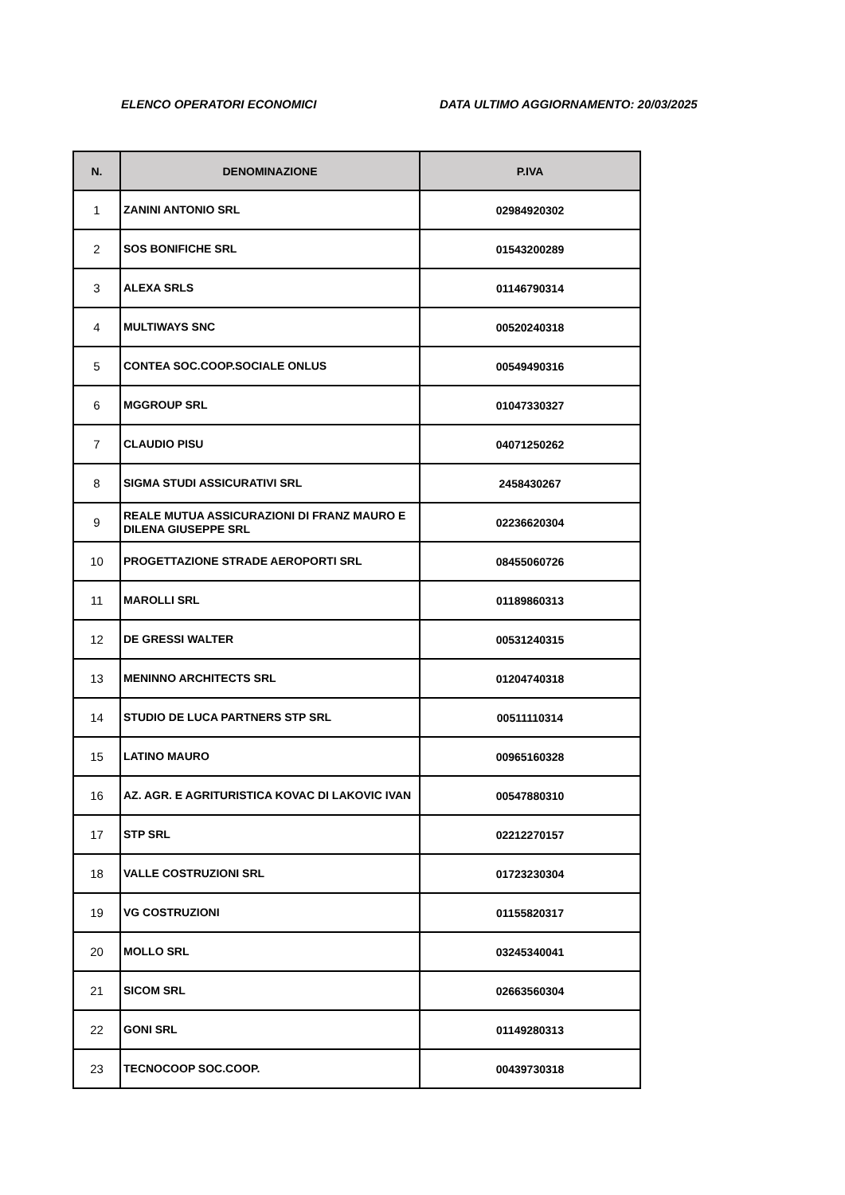ELENCO OPERATORI ECONOMICI DATA ULTIMO AGGIORNAMENTO: 20/03/2025
| N. | DENOMINAZIONE | P.IVA |
| --- | --- | --- |
| 1 | ZANINI ANTONIO SRL | 02984920302 |
| 2 | SOS BONIFICHE SRL | 01543200289 |
| 3 | ALEXA SRLS | 01146790314 |
| 4 | MULTIWAYS SNC | 00520240318 |
| 5 | CONTEA SOC.COOP.SOCIALE ONLUS | 00549490316 |
| 6 | MGGROUP SRL | 01047330327 |
| 7 | CLAUDIO PISU | 04071250262 |
| 8 | SIGMA STUDI ASSICURATIVI SRL | 2458430267 |
| 9 | REALE MUTUA ASSICURAZIONI DI FRANZ MAURO E DILENA GIUSEPPE SRL | 02236620304 |
| 10 | PROGETTAZIONE STRADE AEROPORTI SRL | 08455060726 |
| 11 | MAROLLI SRL | 01189860313 |
| 12 | DE GRESSI WALTER | 00531240315 |
| 13 | MENINNO ARCHITECTS SRL | 01204740318 |
| 14 | STUDIO DE LUCA PARTNERS STP SRL | 00511110314 |
| 15 | LATINO MAURO | 00965160328 |
| 16 | AZ. AGR. E AGRITURISTICA KOVAC DI LAKOVIC IVAN | 00547880310 |
| 17 | STP SRL | 02212270157 |
| 18 | VALLE COSTRUZIONI SRL | 01723230304 |
| 19 | VG COSTRUZIONI | 01155820317 |
| 20 | MOLLO SRL | 03245340041 |
| 21 | SICOM SRL | 02663560304 |
| 22 | GONI SRL | 01149280313 |
| 23 | TECNOCOOP SOC.COOP. | 00439730318 |